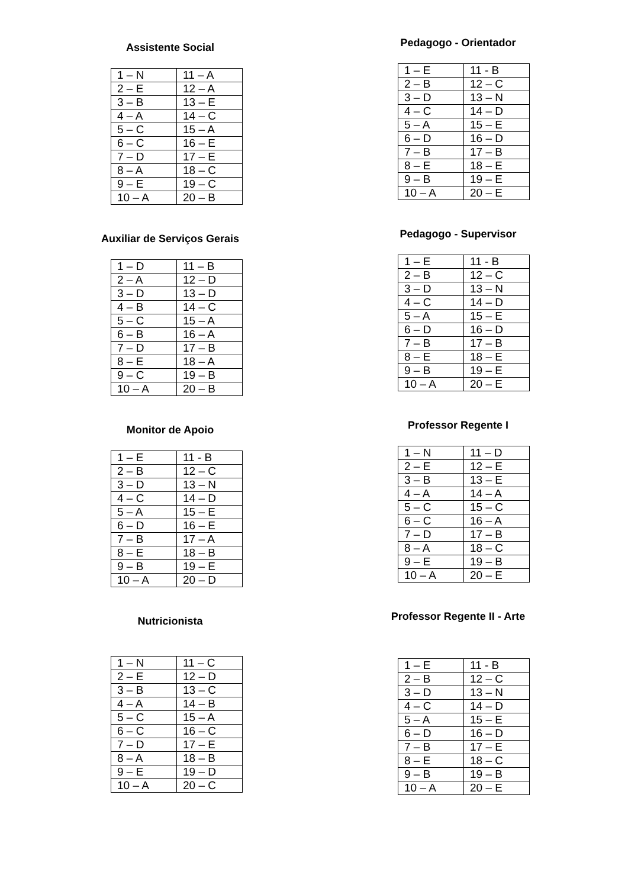Assistente Social
| 1 – N | 11 – A |
| 2 – E | 12 – A |
| 3 – B | 13 – E |
| 4 – A | 14 – C |
| 5 – C | 15 – A |
| 6 – C | 16 – E |
| 7 – D | 17 – E |
| 8 – A | 18 – C |
| 9 – E | 19 – C |
| 10 – A | 20 – B |
Auxiliar de Serviços Gerais
| 1 – D | 11 – B |
| 2 – A | 12 – D |
| 3 – D | 13 – D |
| 4 – B | 14 – C |
| 5 – C | 15 – A |
| 6 – B | 16 – A |
| 7 – D | 17 – B |
| 8 – E | 18 – A |
| 9 – C | 19 – B |
| 10 – A | 20 – B |
Monitor de Apoio
| 1 – E | 11 - B |
| 2 – B | 12 – C |
| 3 – D | 13 – N |
| 4 – C | 14 – D |
| 5 – A | 15 – E |
| 6 – D | 16 – E |
| 7 – B | 17 – A |
| 8 – E | 18 – B |
| 9 – B | 19 – E |
| 10 – A | 20 – D |
Nutricionista
| 1 – N | 11 – C |
| 2 – E | 12 – D |
| 3 – B | 13 – C |
| 4 – A | 14 – B |
| 5 – C | 15 – A |
| 6 – C | 16 – C |
| 7 – D | 17 – E |
| 8 – A | 18 – B |
| 9 – E | 19 – D |
| 10 – A | 20 – C |
Pedagogo - Orientador
| 1 – E | 11 - B |
| 2 – B | 12 – C |
| 3 – D | 13 – N |
| 4 – C | 14 – D |
| 5 – A | 15 – E |
| 6 – D | 16 – D |
| 7 – B | 17 – B |
| 8 – E | 18 – E |
| 9 – B | 19 – E |
| 10 – A | 20 – E |
Pedagogo - Supervisor
| 1 – E | 11 - B |
| 2 – B | 12 – C |
| 3 – D | 13 – N |
| 4 – C | 14 – D |
| 5 – A | 15 – E |
| 6 – D | 16 – D |
| 7 – B | 17 – B |
| 8 – E | 18 – E |
| 9 – B | 19 – E |
| 10 – A | 20 – E |
Professor Regente I
| 1 – N | 11 – D |
| 2 – E | 12 – E |
| 3 – B | 13 – E |
| 4 – A | 14 – A |
| 5 – C | 15 – C |
| 6 – C | 16 – A |
| 7 – D | 17 – B |
| 8 – A | 18 – C |
| 9 – E | 19 – B |
| 10 – A | 20 – E |
Professor Regente II - Arte
| 1 – E | 11 - B |
| 2 – B | 12 – C |
| 3 – D | 13 – N |
| 4 – C | 14 – D |
| 5 – A | 15 – E |
| 6 – D | 16 – D |
| 7 – B | 17 – E |
| 8 – E | 18 – C |
| 9 – B | 19 – B |
| 10 – A | 20 – E |